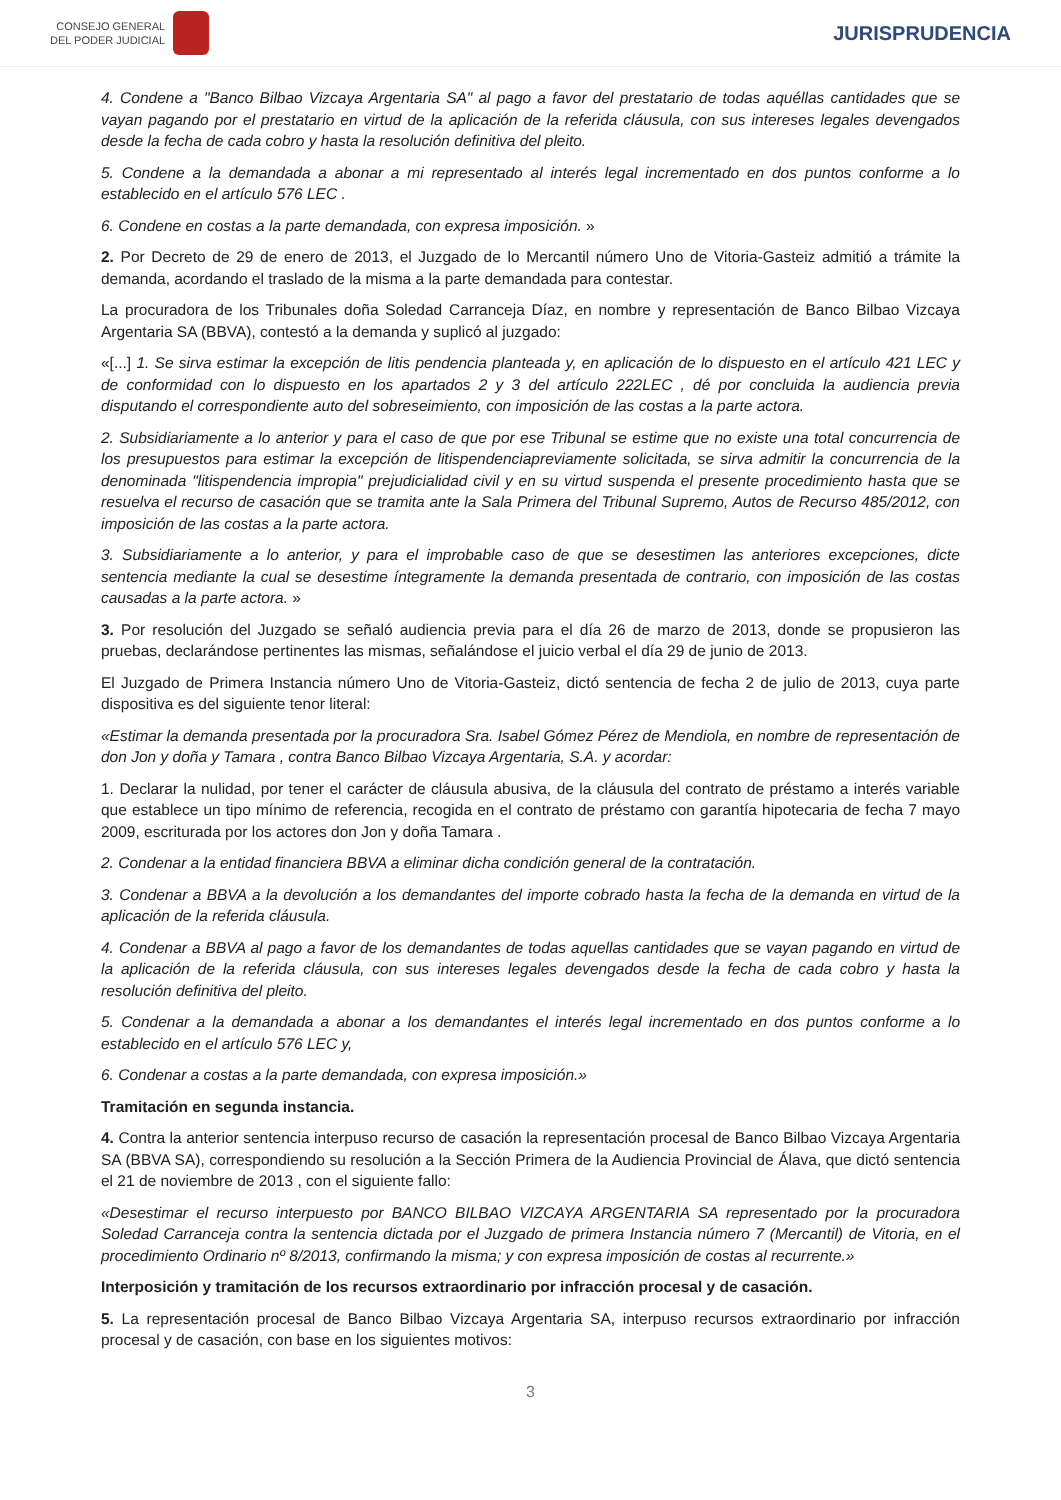CONSEJO GENERAL
DEL PODER JUDICIAL
JURISPRUDENCIA
4. Condene a "Banco Bilbao Vizcaya Argentaria SA" al pago a favor del prestatario de todas aquéllas cantidades que se vayan pagando por el prestatario en virtud de la aplicación de la referida cláusula, con sus intereses legales devengados desde la fecha de cada cobro y hasta la resolución definitiva del pleito.
5. Condene a la demandada a abonar a mi representado al interés legal incrementado en dos puntos conforme a lo establecido en el artículo 576 LEC .
6. Condene en costas a la parte demandada, con expresa imposición. »
2. Por Decreto de 29 de enero de 2013, el Juzgado de lo Mercantil número Uno de Vitoria-Gasteiz admitió a trámite la demanda, acordando el traslado de la misma a la parte demandada para contestar.
La procuradora de los Tribunales doña Soledad Carranceja Díaz, en nombre y representación de Banco Bilbao Vizcaya Argentaria SA (BBVA), contestó a la demanda y suplicó al juzgado:
«[...] 1. Se sirva estimar la excepción de litis pendencia planteada y, en aplicación de lo dispuesto en el artículo 421 LEC y de conformidad con lo dispuesto en los apartados 2 y 3 del artículo 222LEC , dé por concluida la audiencia previa disputando el correspondiente auto del sobreseimiento, con imposición de las costas a la parte actora.
2. Subsidiariamente a lo anterior y para el caso de que por ese Tribunal se estime que no existe una total concurrencia de los presupuestos para estimar la excepción de litispendenciapreviamente solicitada, se sirva admitir la concurrencia de la denominada "litispendencia impropia" prejudicialidad civil y en su virtud suspenda el presente procedimiento hasta que se resuelva el recurso de casación que se tramita ante la Sala Primera del Tribunal Supremo, Autos de Recurso 485/2012, con imposición de las costas a la parte actora.
3. Subsidiariamente a lo anterior, y para el improbable caso de que se desestimen las anteriores excepciones, dicte sentencia mediante la cual se desestime íntegramente la demanda presentada de contrario, con imposición de las costas causadas a la parte actora. »
3. Por resolución del Juzgado se señaló audiencia previa para el día 26 de marzo de 2013, donde se propusieron las pruebas, declarándose pertinentes las mismas, señalándose el juicio verbal el día 29 de junio de 2013.
El Juzgado de Primera Instancia número Uno de Vitoria-Gasteiz, dictó sentencia de fecha 2 de julio de 2013, cuya parte dispositiva es del siguiente tenor literal:
«Estimar la demanda presentada por la procuradora Sra. Isabel Gómez Pérez de Mendiola, en nombre de representación de don Jon y doña y Tamara , contra Banco Bilbao Vizcaya Argentaria, S.A. y acordar:
1. Declarar la nulidad, por tener el carácter de cláusula abusiva, de la cláusula del contrato de préstamo a interés variable que establece un tipo mínimo de referencia, recogida en el contrato de préstamo con garantía hipotecaria de fecha 7 mayo 2009, escriturada por los actores don Jon y doña Tamara .
2. Condenar a la entidad financiera BBVA a eliminar dicha condición general de la contratación.
3. Condenar a BBVA a la devolución a los demandantes del importe cobrado hasta la fecha de la demanda en virtud de la aplicación de la referida cláusula.
4. Condenar a BBVA al pago a favor de los demandantes de todas aquellas cantidades que se vayan pagando en virtud de la aplicación de la referida cláusula, con sus intereses legales devengados desde la fecha de cada cobro y hasta la resolución definitiva del pleito.
5. Condenar a la demandada a abonar a los demandantes el interés legal incrementado en dos puntos conforme a lo establecido en el artículo 576 LEC y,
6. Condenar a costas a la parte demandada, con expresa imposición.»
Tramitación en segunda instancia.
4. Contra la anterior sentencia interpuso recurso de casación la representación procesal de Banco Bilbao Vizcaya Argentaria SA (BBVA SA), correspondiendo su resolución a la Sección Primera de la Audiencia Provincial de Álava, que dictó sentencia el 21 de noviembre de 2013 , con el siguiente fallo:
«Desestimar el recurso interpuesto por BANCO BILBAO VIZCAYA ARGENTARIA SA representado por la procuradora Soledad Carranceja contra la sentencia dictada por el Juzgado de primera Instancia número 7 (Mercantil) de Vitoria, en el procedimiento Ordinario nº 8/2013, confirmando la misma; y con expresa imposición de costas al recurrente.»
Interposición y tramitación de los recursos extraordinario por infracción procesal y de casación.
5. La representación procesal de Banco Bilbao Vizcaya Argentaria SA, interpuso recursos extraordinario por infracción procesal y de casación, con base en los siguientes motivos:
3